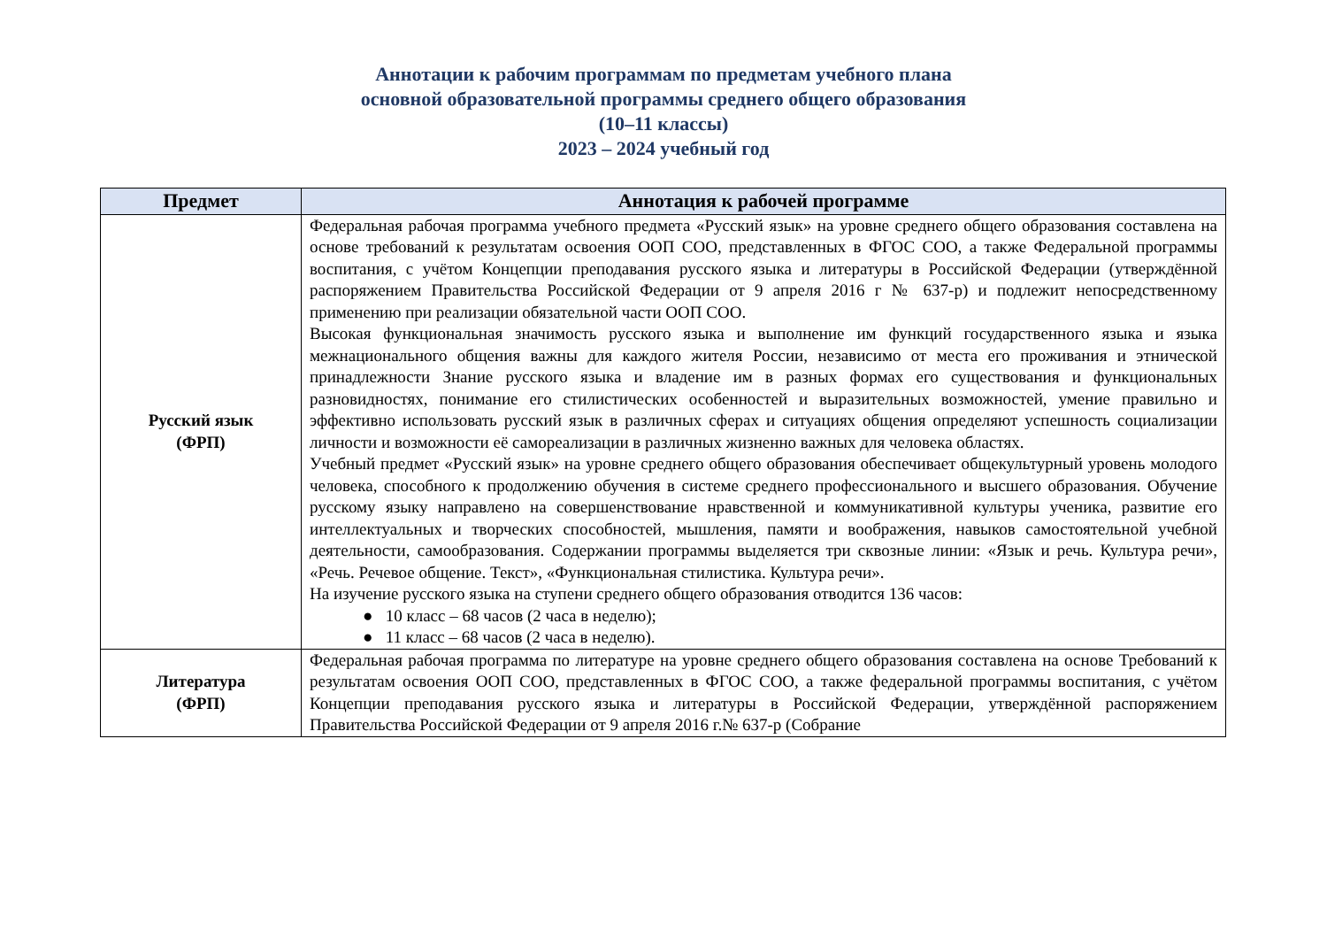Аннотации к рабочим программам по предметам учебного плана
основной образовательной программы среднего общего образования
(10–11 классы)
2023 – 2024 учебный год
| Предмет | Аннотация к рабочей программе |
| --- | --- |
| Русский язык (ФРП) | Федеральная рабочая программа учебного предмета «Русский язык» на уровне среднего общего образования составлена на основе требований к результатам освоения ООП СОО, представленных в ФГОС СОО, а также Федеральной программы воспитания, с учётом Концепции преподавания русского языка и литературы в Российской Федерации (утверждённой распоряжением Правительства Российской Федерации от 9 апреля 2016 г № 637-р) и подлежит непосредственному применению при реализации обязательной части ООП СОО. Высокая функциональная значимость русского языка и выполнение им функций государственного языка и языка межнационального общения важны для каждого жителя России, независимо от места его проживания и этнической принадлежности Знание русского языка и владение им в разных формах его существования и функциональных разновидностях, понимание его стилистических особенностей и выразительных возможностей, умение правильно и эффективно использовать русский язык в различных сферах и ситуациях общения определяют успешность социализации личности и возможности её самореализации в различных жизненно важных для человека областях. Учебный предмет «Русский язык» на уровне среднего общего образования обеспечивает общекультурный уровень молодого человека, способного к продолжению обучения в системе среднего профессионального и высшего образования. Обучение русскому языку направлено на совершенствование нравственной и коммуникативной культуры ученика, развитие его интеллектуальных и творческих способностей, мышления, памяти и воображения, навыков самостоятельной учебной деятельности, самообразования. Содержании программы выделяется три сквозные линии: «Язык и речь. Культура речи», «Речь. Речевое общение. Текст», «Функциональная стилистика. Культура речи». На изучение русского языка на ступени среднего общего образования отводится 136 часов: ● 10 класс – 68 часов (2 часа в неделю); ● 11 класс – 68 часов (2 часа в неделю). |
| Литература (ФРП) | Федеральная рабочая программа по литературе на уровне среднего общего образования составлена на основе Требований к результатам освоения ООП СОО, представленных в ФГОС СОО, а также федеральной программы воспитания, с учётом Концепции преподавания русского языка и литературы в Российской Федерации, утверждённой распоряжением Правительства Российской Федерации от 9 апреля 2016 г.№ 637-р (Собрание |